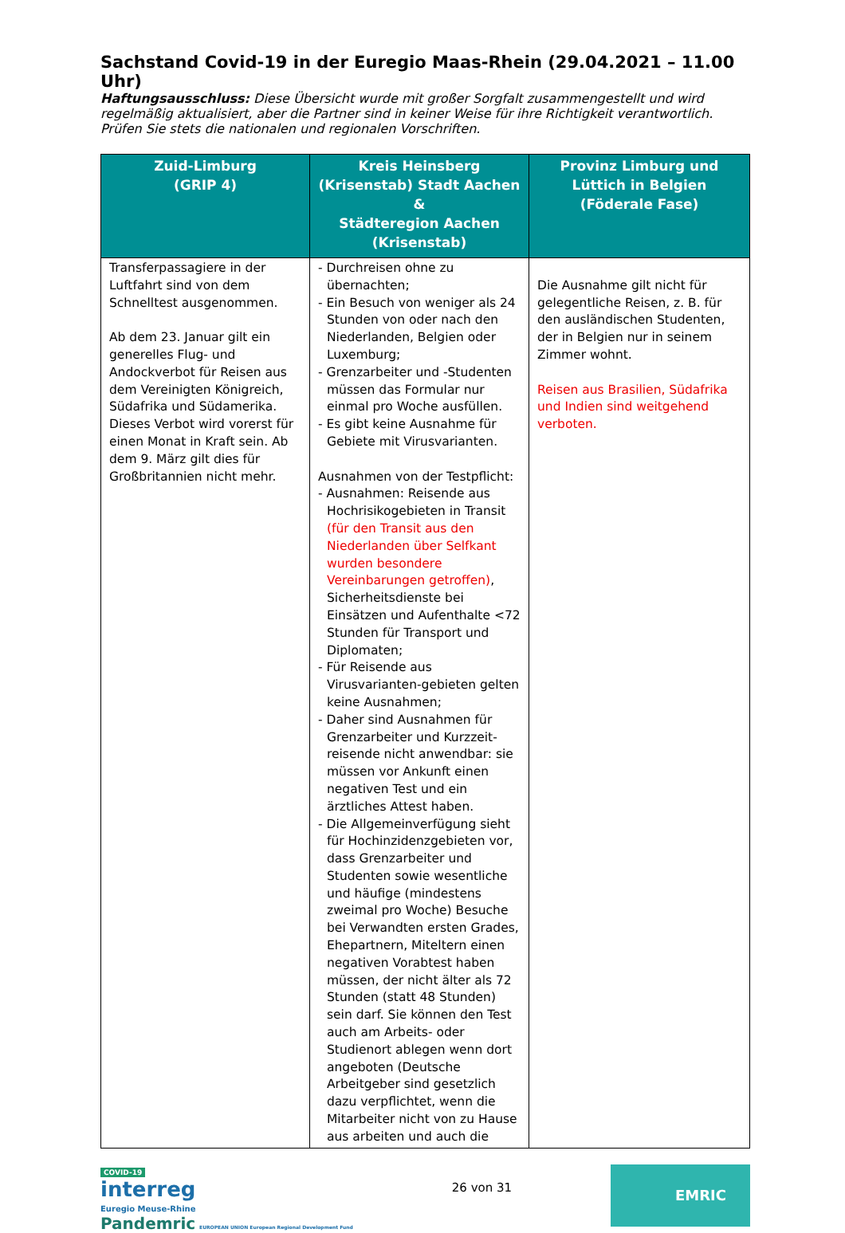Sachstand Covid-19 in der Euregio Maas-Rhein (29.04.2021 – 11.00 Uhr)
Haftungsausschluss: Diese Übersicht wurde mit großer Sorgfalt zusammengestellt und wird regelmäßig aktualisiert, aber die Partner sind in keiner Weise für ihre Richtigkeit verantwortlich. Prüfen Sie stets die nationalen und regionalen Vorschriften.
| Zuid-Limburg (GRIP 4) | Kreis Heinsberg (Krisenstab) Stadt Aachen & Städteregion Aachen (Krisenstab) | Provinz Limburg und Lüttich in Belgien (Föderale Fase) |
| --- | --- | --- |
| Transferpassagiere in der Luftfahrt sind von dem Schnelltest ausgenommen. Ab dem 23. Januar gilt ein generelles Flug- und Andockverbot für Reisen aus dem Vereinigten Königreich, Südafrika und Südamerika. Dieses Verbot wird vorerst für einen Monat in Kraft sein. Ab dem 9. März gilt dies für Großbritannien nicht mehr. | - Durchreisen ohne zu übernachten; - Ein Besuch von weniger als 24 Stunden von oder nach den Niederlanden, Belgien oder Luxemburg; - Grenzarbeiter und -Studenten müssen das Formular nur einmal pro Woche ausfüllen. - Es gibt keine Ausnahme für Gebiete mit Virusvarianten. Ausnahmen von der Testpflicht: - Ausnahmen: Reisende aus Hochrisikogebieten in Transit (für den Transit aus den Niederlanden über Selfkant wurden besondere Vereinbarungen getroffen) , Sicherheitsdienste bei Einsätzen und Aufenthalte <72 Stunden für Transport und Diplomaten; - Für Reisende aus Virusvarianten-gebieten gelten keine Ausnahmen; - Daher sind Ausnahmen für Grenzarbeiter und Kurzzeit-reisende nicht anwendbar: sie müssen vor Ankunft einen negativen Test und ein ärztliches Attest haben. - Die Allgemeinverfügung sieht für Hochinzidenzgebieten vor, dass Grenzarbeiter und Studenten sowie wesentliche und häufige (mindestens zweimal pro Woche) Besuche bei Verwandten ersten Grades, Ehepartnern, Miteltern einen negativen Vorabtest haben müssen, der nicht älter als 72 Stunden (statt 48 Stunden) sein darf. Sie können den Test auch am Arbeits- oder Studienort ablegen wenn dort angeboten (Deutsche Arbeitgeber sind gesetzlich dazu verpflichtet, wenn die Mitarbeiter nicht von zu Hause aus arbeiten und auch die | Die Ausnahme gilt nicht für gelegentliche Reisen, z. B. für den ausländischen Studenten, der in Belgien nur in seinem Zimmer wohnt. Reisen aus Brasilien, Südafrika und Indien sind weitgehend verboten. |
COVID-19
interreg
Euregio Meuse-Rhine
Pandemric EUROPEAN UNION European Regional Development Fund
26 von 31
EMRIC